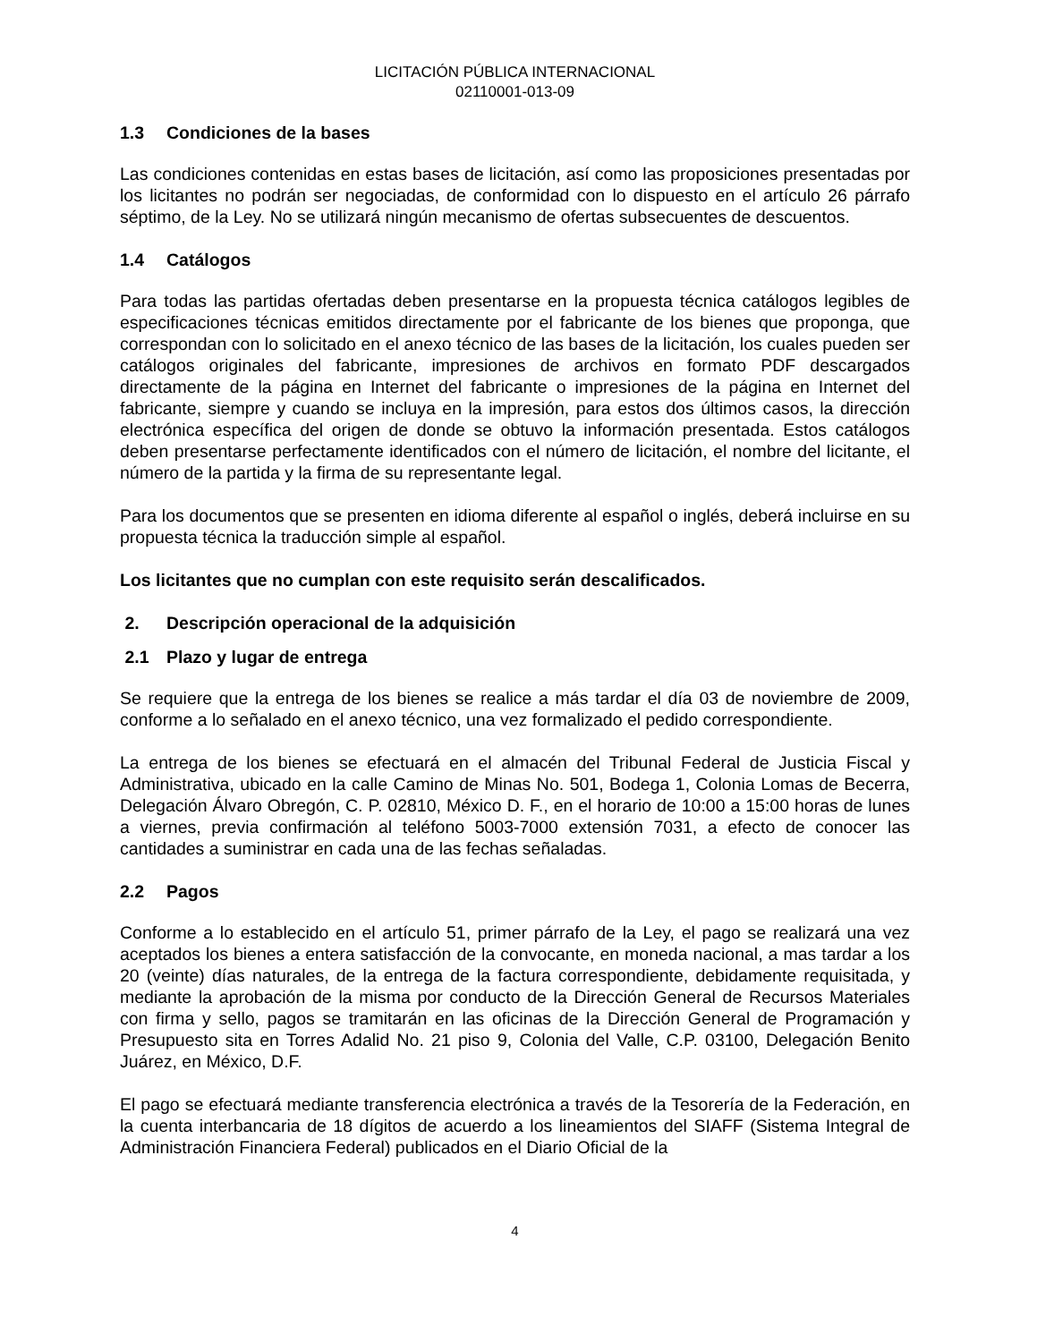LICITACIÓN PÚBLICA INTERNACIONAL
02110001-013-09
1.3 Condiciones de la bases
Las condiciones contenidas en estas bases de licitación, así como las proposiciones presentadas por los licitantes no podrán ser negociadas, de conformidad con lo dispuesto en el artículo 26 párrafo séptimo, de la Ley. No se utilizará ningún mecanismo de ofertas subsecuentes de descuentos.
1.4 Catálogos
Para todas las partidas ofertadas deben presentarse en la propuesta técnica catálogos legibles de especificaciones técnicas emitidos directamente por el fabricante de los bienes que proponga, que correspondan con lo solicitado en el anexo técnico de las bases de la licitación, los cuales pueden ser catálogos originales del fabricante, impresiones de archivos en formato PDF descargados directamente de la página en Internet del fabricante o impresiones de la página en Internet del fabricante, siempre y cuando se incluya en la impresión, para estos dos últimos casos, la dirección electrónica específica del origen de donde se obtuvo la información presentada. Estos catálogos deben presentarse perfectamente identificados con el número de licitación, el nombre del licitante, el número de la partida y la firma de su representante legal.
Para los documentos que se presenten en idioma diferente al español o inglés, deberá incluirse en su propuesta técnica la traducción simple al español.
Los licitantes que no cumplan con este requisito serán descalificados.
2. Descripción operacional de la adquisición
2.1 Plazo y lugar de entrega
Se requiere que la entrega de los bienes se realice a más tardar el día 03 de noviembre de 2009, conforme a lo señalado en el anexo técnico, una vez formalizado el pedido correspondiente.
La entrega de los bienes se efectuará en el almacén del Tribunal Federal de Justicia Fiscal y Administrativa, ubicado en la calle Camino de Minas No. 501, Bodega 1, Colonia Lomas de Becerra, Delegación Álvaro Obregón, C. P. 02810, México D. F., en el horario de 10:00 a 15:00 horas de lunes a viernes, previa confirmación al teléfono 5003-7000 extensión 7031, a efecto de conocer las cantidades a suministrar en cada una de las fechas señaladas.
2.2 Pagos
Conforme a lo establecido en el artículo 51, primer párrafo de la Ley, el pago se realizará una vez aceptados los bienes a entera satisfacción de la convocante, en moneda nacional, a mas tardar a los 20 (veinte) días naturales, de la entrega de la factura correspondiente, debidamente requisitada, y mediante la aprobación de la misma por conducto de la Dirección General de Recursos Materiales con firma y sello, pagos se tramitarán en las oficinas de la Dirección General de Programación y Presupuesto sita en Torres Adalid No. 21 piso 9, Colonia del Valle, C.P. 03100, Delegación Benito Juárez, en México, D.F.
El pago se efectuará mediante transferencia electrónica a través de la Tesorería de la Federación, en la cuenta interbancaria de 18 dígitos de acuerdo a los lineamientos del SIAFF (Sistema Integral de Administración Financiera Federal) publicados en el Diario Oficial de la
4